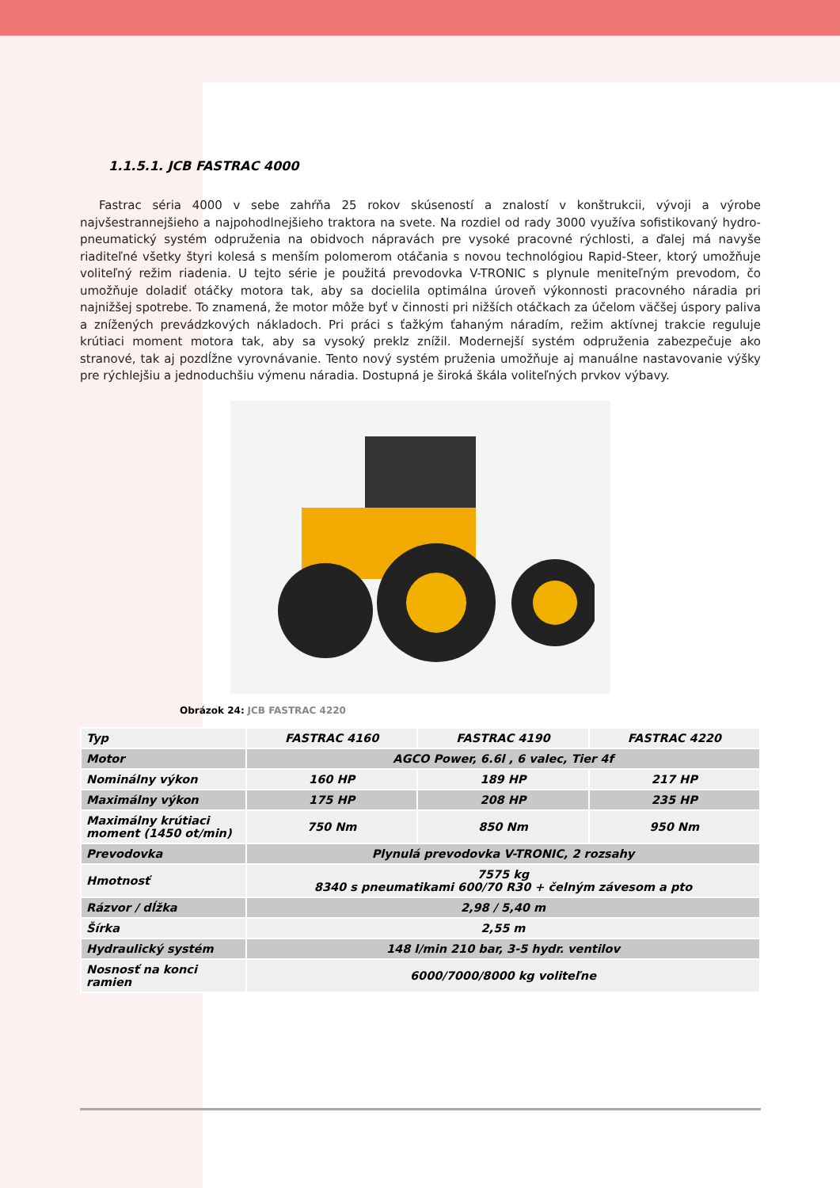1.1.5.1. JCB FASTRAC 4000
Fastrac séria 4000 v sebe zahŕňa 25 rokov skúseností a znalostí v konštrukcii, vývoji a výrobe najvšestrannejšieho a najpohodlnejšieho traktora na svete. Na rozdiel od rady 3000 využíva sofistikovaný hydro-pneumatický systém odpruženia na obidvoch nápravách pre vysoké pracovné rýchlosti, a ďalej má navyše riaditeľné všetky štyri kolesá s menším polomerom otáčania s novou technológiou Rapid-Steer, ktorý umožňuje voliteľný režim riadenia. U tejto série je použitá prevodovka V-TRONIC s plynule meniteľným prevodom, čo umožňuje doladiť otáčky motora tak, aby sa docielila optimálna úroveň výkonnosti pracovného náradia pri najnižšej spotrebe. To znamená, že motor môže byť v činnosti pri nižších otáčkach za účelom väčšej úspory paliva a znížených prevádzkových nákladoch. Pri práci s ťažkým ťahaným náradím, režim aktívnej trakcie reguluje krútiaci moment motora tak, aby sa vysoký preklz znížil. Modernejší systém odpruženia zabezpečuje ako stranové, tak aj pozdĺžne vyrovnávanie. Tento nový systém pruženia umožňuje aj manuálne nastavovanie výšky pre rýchlejšiu a jednoduchšiu výmenu náradia. Dostupná je široká škála voliteľných prvkov výbavy.
Obrázok 24: JCB FASTRAC 4220
| Typ | FASTRAC 4160 | FASTRAC 4190 | FASTRAC 4220 |
| --- | --- | --- | --- |
| Motor | AGCO Power, 6.6l , 6 valec, Tier 4f | | |
| Nominálny výkon | 160 HP | 189 HP | 217 HP |
| Maximálny výkon | 175 HP | 208 HP | 235 HP |
| Maximálny krútiaci moment (1450 ot/min) | 750 Nm | 850 Nm | 950 Nm |
| Prevodovka | Plynulá prevodovka V-TRONIC, 2 rozsahy | | |
| Hmotnosť | 7575 kg 8340 s pneumatikami 600/70 R30 + čelným závesom a pto | | |
| Rázvor / dĺžka | 2,98 / 5,40 m | | |
| Šírka | 2,55 m | | |
| Hydraulický systém | 148 l/min 210 bar, 3-5 hydr. ventilov | | |
| Nosnosť na konci ramien | 6000/7000/8000 kg voliteľne | | |